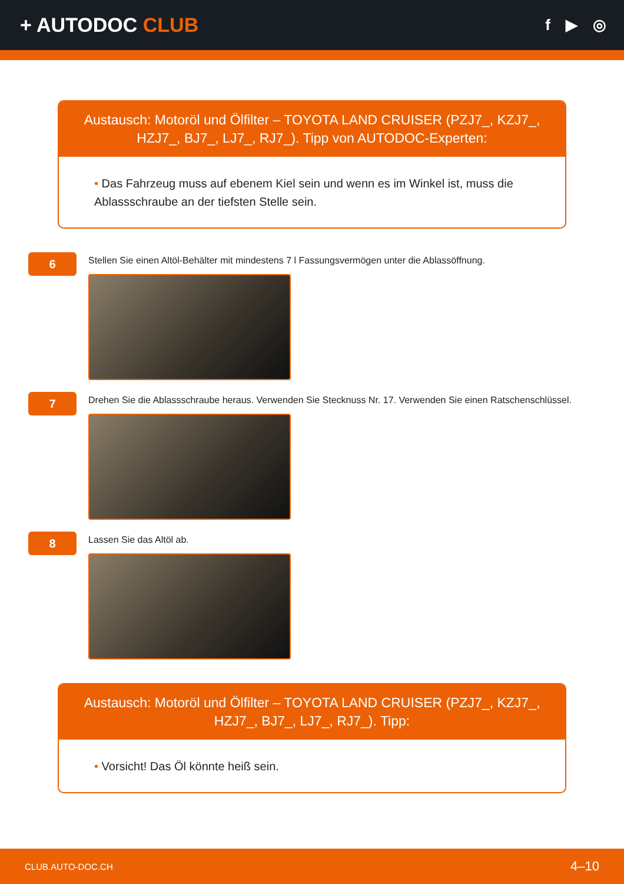+ AUTODOC CLUB
f ▶ ◎
Austausch: Motoröl und Ölfilter – TOYOTA LAND CRUISER (PZJ7_, KZJ7_, HZJ7_, BJ7_, LJ7_, RJ7_). Tipp von AUTODOC-Experten:
• Das Fahrzeug muss auf ebenem Kiel sein und wenn es im Winkel ist, muss die Ablassschraube an der tiefsten Stelle sein.
6
Stellen Sie einen Altöl-Behälter mit mindestens 7 l Fassungsvermögen unter die Ablassöffnung.
7
Drehen Sie die Ablassschraube heraus. Verwenden Sie Stecknuss Nr. 17. Verwenden Sie einen Ratschenschlüssel.
8
Lassen Sie das Altöl ab.
Austausch: Motoröl und Ölfilter – TOYOTA LAND CRUISER (PZJ7_, KZJ7_, HZJ7_, BJ7_, LJ7_, RJ7_). Tipp:
• Vorsicht! Das Öl könnte heiß sein.
CLUB.AUTO-DOC.CH 4–10